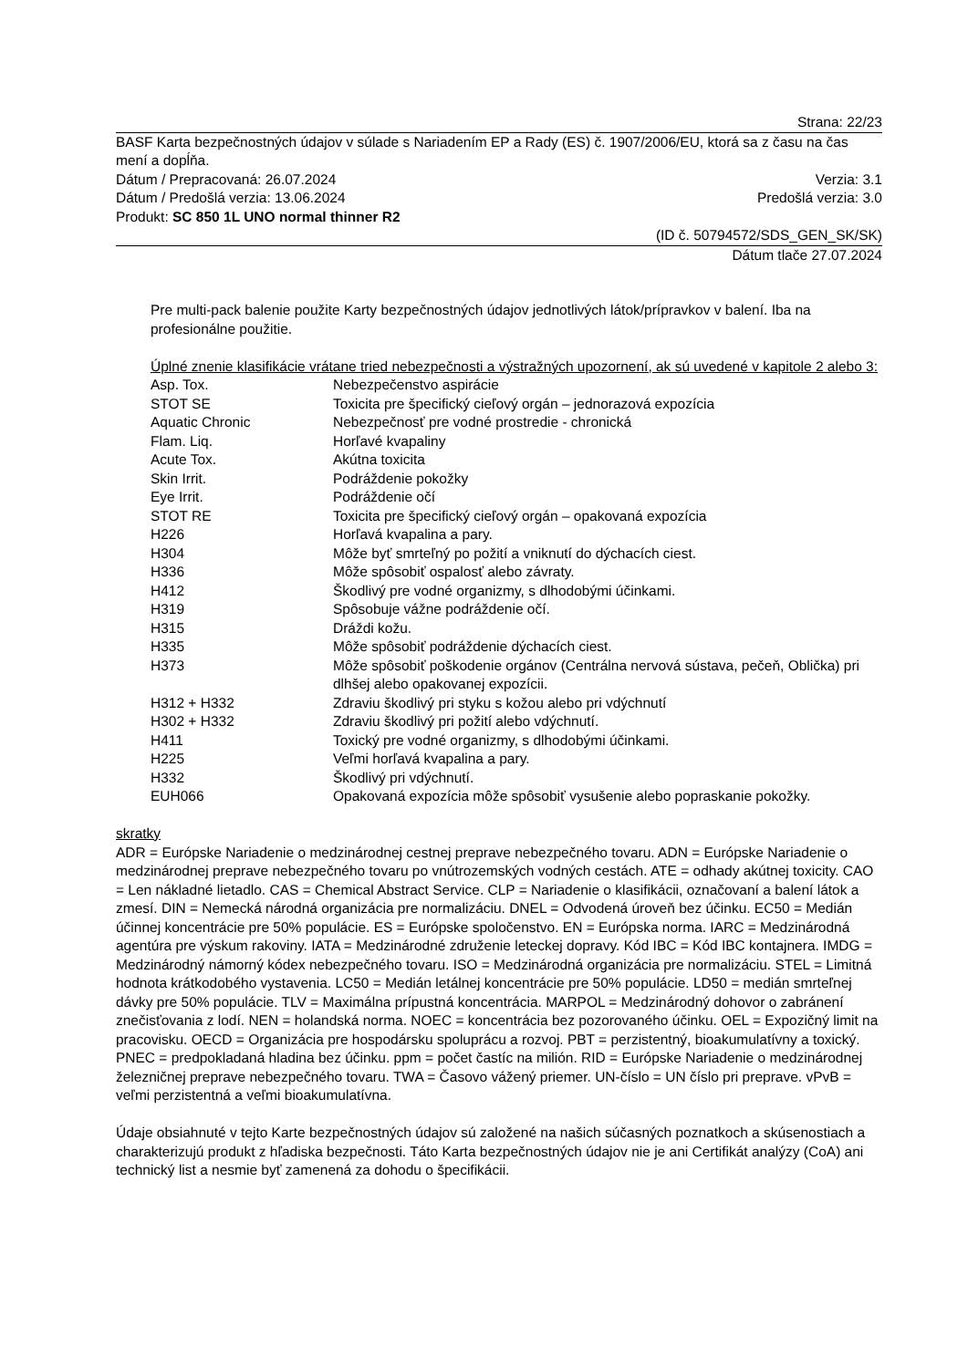Strana: 22/23
BASF Karta bezpečnostných údajov v súlade s Nariadením EP a Rady (ES) č. 1907/2006/EU, ktorá sa z času na čas mení a dopĺňa.
Dátum / Prepracovaná: 26.07.2024 Verzia: 3.1
Dátum / Predošlá verzia: 13.06.2024 Predošlá verzia: 3.0
Produkt: SC 850 1L UNO normal thinner R2
(ID č. 50794572/SDS_GEN_SK/SK)
Dátum tlače 27.07.2024
Pre multi-pack balenie použite Karty bezpečnostných údajov jednotlivých látok/prípravkov v balení. Iba na profesionálne použitie.
Úplné znenie klasifikácie vrátane tried nebezpečnosti a výstražných upozornení, ak sú uvedené v kapitole 2 alebo 3:
| Asp. Tox. | Nebezpečenstvo aspirácie |
| STOT SE | Toxicita pre špecifický cieľový orgán – jednorazová expozícia |
| Aquatic Chronic | Nebezpečnosť pre vodné prostredie - chronická |
| Flam. Liq. | Horľavé kvapaliny |
| Acute Tox. | Akútna toxicita |
| Skin Irrit. | Podráždenie pokožky |
| Eye Irrit. | Podráždenie očí |
| STOT RE | Toxicita pre špecifický cieľový orgán – opakovaná expozícia |
| H226 | Horľavá kvapalina a pary. |
| H304 | Môže byť smrteľný po požití a vniknutí do dýchacích ciest. |
| H336 | Môže spôsobiť ospalosť alebo závraty. |
| H412 | Škodlivý pre vodné organizmy, s dlhodobými účinkami. |
| H319 | Spôsobuje vážne podráždenie očí. |
| H315 | Dráždi kožu. |
| H335 | Môže spôsobiť podráždenie dýchacích ciest. |
| H373 | Môže spôsobiť poškodenie orgánov (Centrálna nervová sústava, pečeň, Oblička) pri dlhšej alebo opakovanej expozícii. |
| H312 + H332 | Zdraviu škodlivý pri styku s kožou alebo pri vdýchnutí |
| H302 + H332 | Zdraviu škodlivý pri požití alebo vdýchnutí. |
| H411 | Toxický pre vodné organizmy, s dlhodobými účinkami. |
| H225 | Veľmi horľavá kvapalina a pary. |
| H332 | Škodlivý pri vdýchnutí. |
| EUH066 | Opakovaná expozícia môže spôsobiť vysušenie alebo popraskanie pokožky. |
skratky
ADR = Európske Nariadenie o medzinárodnej cestnej preprave nebezpečného tovaru. ADN = Európske Nariadenie o medzinárodnej preprave nebezpečného tovaru po vnútrozemských vodných cestách. ATE = odhady akútnej toxicity. CAO = Len nákladné lietadlo. CAS = Chemical Abstract Service. CLP = Nariadenie o klasifikácii, označovaní a balení látok a zmesí. DIN = Nemecká národná organizácia pre normalizáciu. DNEL = Odvodená úroveň bez účinku. EC50 = Medián účinnej koncentrácie pre 50% populácie. ES = Európske spoločenstvo. EN = Európska norma. IARC = Medzinárodná agentúra pre výskum rakoviny. IATA = Medzinárodné združenie leteckej dopravy. Kód IBC = Kód IBC kontajnera. IMDG = Medzinárodný námorný kódex nebezpečného tovaru. ISO = Medzinárodná organizácia pre normalizáciu. STEL = Limitná hodnota krátkodobého vystavenia. LC50 = Medián letálnej koncentrácie pre 50% populácie. LD50 = medián smrteľnej dávky pre 50% populácie. TLV = Maximálna prípustná koncentrácia. MARPOL = Medzinárodný dohovor o zabránení znečisťovania z lodí. NEN = holandská norma. NOEC = koncentrácia bez pozorovaného účinku. OEL = Expozičný limit na pracovisku. OECD = Organizácia pre hospodársku spoluprácu a rozvoj. PBT = perzistentný, bioakumulatívny a toxický. PNEC = predpokladaná hladina bez účinku. ppm = počet častíc na milión. RID = Európske Nariadenie o medzinárodnej železničnej preprave nebezpečného tovaru. TWA = Časovo vážený priemer. UN-číslo = UN číslo pri preprave. vPvB = veľmi perzistentná a veľmi bioakumulatívna.
Údaje obsiahnuté v tejto Karte bezpečnostných údajov sú založené na našich súčasných poznatkoch a skúsenostiach a charakterizujú produkt z hľadiska bezpečnosti. Táto Karta bezpečnostných údajov nie je ani Certifikát analýzy (CoA) ani technický list a nesmie byť zamenená za dohodu o špecifikácii.